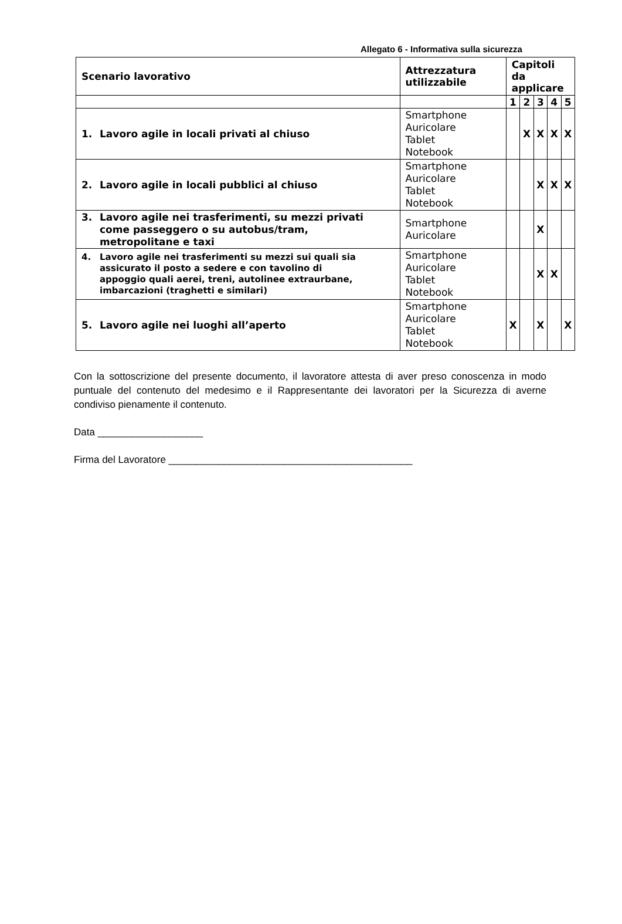Allegato 6 - Informativa sulla sicurezza
| Scenario lavorativo | Attrezzatura utilizzabile | Capitoli da applicare | | | | |
| --- | --- | --- | --- | --- | --- | --- |
| | | 1 | 2 | 3 | 4 | 5 |
| 1. Lavoro agile in locali privati al chiuso | Smartphone Auricolare Tablet Notebook | | X | X | X | X |
| 2. Lavoro agile in locali pubblici al chiuso | Smartphone Auricolare Tablet Notebook | | | X | X | X |
| 3. Lavoro agile nei trasferimenti, su mezzi privati come passeggero o su autobus/tram, metropolitane e taxi | Smartphone Auricolare | | | X | | |
| 4. Lavoro agile nei trasferimenti su mezzi sui quali sia assicurato il posto a sedere e con tavolino di appoggio quali aerei, treni, autolinee extraurbane, imbarcazioni (traghetti e similari) | Smartphone Auricolare Tablet Notebook | | | X | X | |
| 5. Lavoro agile nei luoghi all’aperto | Smartphone Auricolare Tablet Notebook | X | | X | | X |
Con la sottoscrizione del presente documento, il lavoratore attesta di aver preso conoscenza in modo puntuale del contenuto del medesimo e il Rappresentante dei lavoratori per la Sicurezza di averne condiviso pienamente il contenuto.
Data ___________________
Firma del Lavoratore ____________________________________________